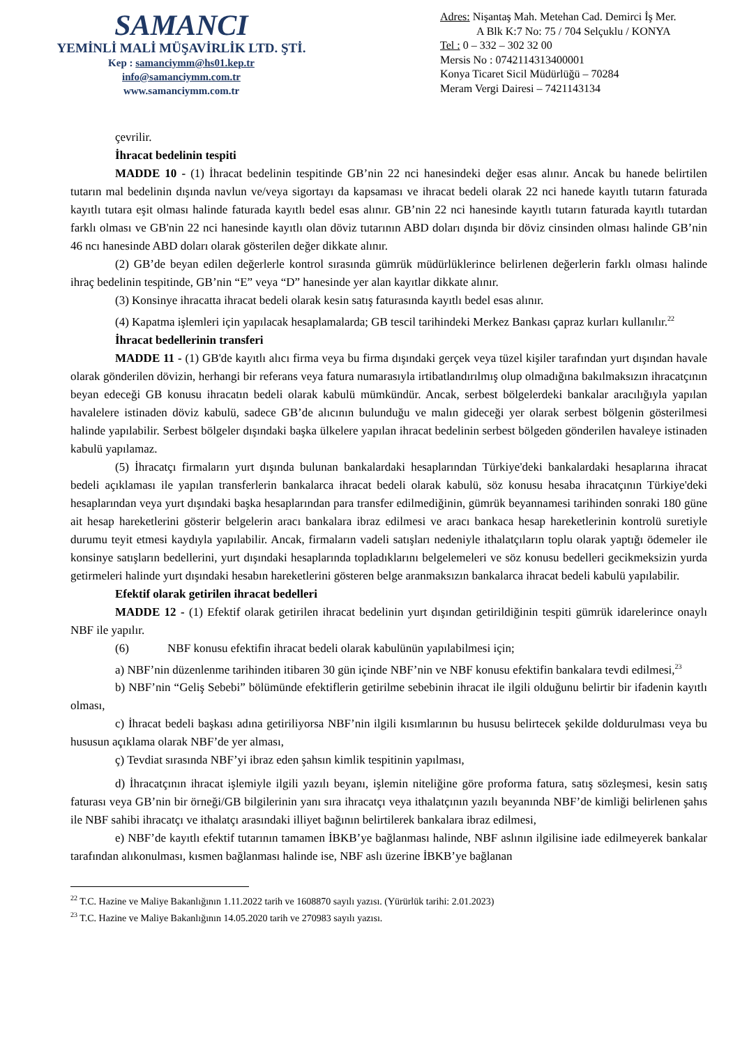SAMANCI
YEMİNLİ MALİ MÜŞAVİRLİK LTD. ŞTİ.
Kep : samanciymm@hs01.kep.tr
info@samanciymm.com.tr
www.samanciymm.com.tr
Adres: Nişantaş Mah. Metehan Cad. Demirci İş Mer.
A Blk K:7 No: 75 / 704 Selçuklu / KONYA
Tel : 0 – 332 – 302 32 00
Mersis No : 0742114313400001
Konya Ticaret Sicil Müdürlüğü – 70284
Meram Vergi Dairesi – 7421143134
çevrilir.
İhracat bedelinin tespiti
MADDE 10 - (1) İhracat bedelinin tespitinde GB’nin 22 nci hanesindeki değer esas alınır. Ancak bu hanede belirtilen tutarın mal bedelinin dışında navlun ve/veya sigortayı da kapsaması ve ihracat bedeli olarak 22 nci hanede kayıtlı tutarın faturada kayıtlı tutara eşit olması halinde faturada kayıtlı bedel esas alınır. GB’nin 22 nci hanesinde kayıtlı tutarın faturada kayıtlı tutardan farklı olması ve GB'nin 22 nci hanesinde kayıtlı olan döviz tutarının ABD doları dışında bir döviz cinsinden olması halinde GB’nin 46 ncı hanesinde ABD doları olarak gösterilen değer dikkate alınır.
(2) GB’de beyan edilen değerlerle kontrol sırasında gümrük müdürlüklerince belirlenen değerlerin farklı olması halinde ihraç bedelinin tespitinde, GB’nin “E” veya “D” hanesinde yer alan kayıtlar dikkate alınır.
(3) Konsinye ihracatta ihracat bedeli olarak kesin satış faturasında kayıtlı bedel esas alınır.
(4) Kapatma işlemleri için yapılacak hesaplamalarda; GB tescil tarihindeki Merkez Bankası çapraz kurları kullanılır.<sup>22</sup>
İhracat bedellerinin transferi
MADDE 11 - (1) GB'de kayıtlı alıcı firma veya bu firma dışındaki gerçek veya tüzel kişiler tarafından yurt dışından havale olarak gönderilen dövizin, herhangi bir referans veya fatura numarasıyla irtibatlandırılmış olup olmadığına bakılmaksızın ihracatçının beyan edeceği GB konusu ihracatın bedeli olarak kabulü mümkündür. Ancak, serbest bölgelerdeki bankalar aracılığıyla yapılan havalelere istinaden döviz kabulü, sadece GB’de alıcının bulunduğu ve malın gideceği yer olarak serbest bölgenin gösterilmesi halinde yapılabilir. Serbest bölgeler dışındaki başka ülkelere yapılan ihracat bedelinin serbest bölgeden gönderilen havaleye istinaden kabulü yapılamaz.
(5) İhracatçı firmaların yurt dışında bulunan bankalardaki hesaplarından Türkiye'deki bankalardaki hesaplarına ihracat bedeli açıklaması ile yapılan transferlerin bankalarca ihracat bedeli olarak kabulü, söz konusu hesaba ihracatçının Türkiye'deki hesaplarından veya yurt dışındaki başka hesaplarından para transfer edilmediğinin, gümrük beyannamesi tarihinden sonraki 180 güne ait hesap hareketlerini gösterir belgelerin aracı bankalara ibraz edilmesi ve aracı bankaca hesap hareketlerinin kontrolü suretiyle durumu teyit etmesi kaydıyla yapılabilir. Ancak, firmaların vadeli satışları nedeniyle ithalatçıların toplu olarak yaptığı ödemeler ile konsinye satışların bedellerini, yurt dışındaki hesaplarında topladıklarını belgelemeleri ve söz konusu bedelleri gecikmeksizin yurda getirmeleri halinde yurt dışındaki hesabın hareketlerini gösteren belge aranmaksızın bankalarca ihracat bedeli kabulü yapılabilir.
Efektif olarak getirilen ihracat bedelleri
MADDE 12 - (1) Efektif olarak getirilen ihracat bedelinin yurt dışından getirildiğinin tespiti gümrük idarelerince onaylı NBF ile yapılır.
(6) NBF konusu efektifin ihracat bedeli olarak kabulünün yapılabilmesi için;
a) NBF’nin düzenlenme tarihinden itibaren 30 gün içinde NBF’nin ve NBF konusu efektifin bankalara tevdi edilmesi,<sup>23</sup>
b) NBF’nin “Geliş Sebebi” bölümünde efektiflerin getirilme sebebinin ihracat ile ilgili olduğunu belirtir bir ifadenin kayıtlı olması,
c) İhracat bedeli başkası adına getiriliyorsa NBF’nin ilgili kısımlarının bu hususu belirtecek şekilde doldurulması veya bu hususun açıklama olarak NBF’de yer alması,
ç) Tevdiat sırasında NBF’yi ibraz eden şahsın kimlik tespitinin yapılması,
d) İhracatçının ihracat işlemiyle ilgili yazılı beyanı, işlemin niteliğine göre proforma fatura, satış sözleşmesi, kesin satış faturası veya GB’nin bir örneği/GB bilgilerinin yanı sıra ihracatçı veya ithalatçının yazılı beyanında NBF’de kimliği belirlenen şahıs ile NBF sahibi ihracatçı ve ithalatçı arasındaki illiyet bağının belirtilerek bankalara ibraz edilmesi,
e) NBF’de kayıtlı efektif tutarının tamamen İBKB’ye bağlanması halinde, NBF aslının ilgilisine iade edilmeyerek bankalar tarafından alıkonulması, kısmen bağlanması halinde ise, NBF aslı üzerine İBKB’ye bağlanan
<sup>22</sup> T.C. Hazine ve Maliye Bakanlığının 1.11.2022 tarih ve 1608870 sayılı yazısı. (Yürürlük tarihi: 2.01.2023)
<sup>23</sup> T.C. Hazine ve Maliye Bakanlığının 14.05.2020 tarih ve 270983 sayılı yazısı.